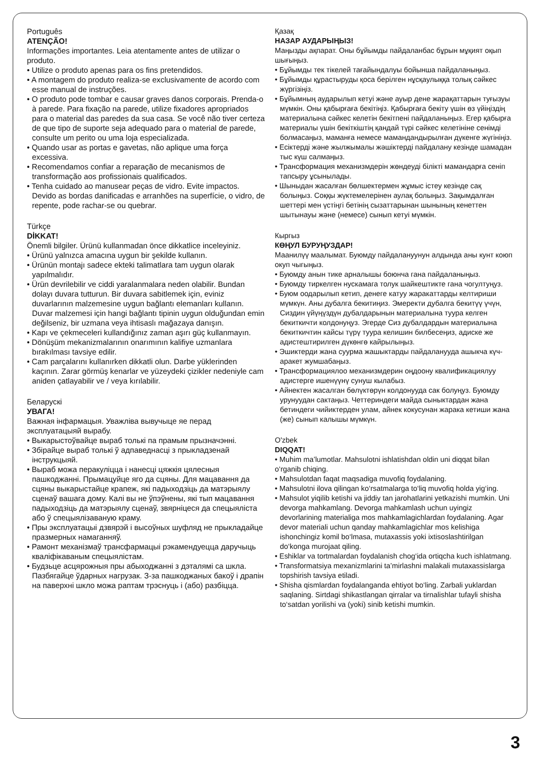Português
ATENÇÃO!
Informações importantes. Leia atentamente antes de utilizar o produto.
• Utilize o produto apenas para os fins pretendidos.
• A montagem do produto realiza-se exclusivamente de acordo com esse manual de instruções.
• O produto pode tombar e causar graves danos corporais. Prenda-o à parede. Para fixação na parede, utilize fixadores apropriados para o material das paredes da sua casa. Se você não tiver certeza de que tipo de suporte seja adequado para o material de parede, consulte um perito ou uma loja especializada.
• Quando usar as portas e gavetas, não aplique uma força excessiva.
• Recomendamos confiar a reparação de mecanismos de transformação aos profissionais qualificados.
• Tenha cuidado ao manusear peças de vidro. Evite impactos. Devido as bordas danificadas e arranhões na superfície, o vidro, de repente, pode rachar-se ou quebrar.
Türkçe
DİKKAT!
Önemli bilgiler. Ürünü kullanmadan önce dikkatlice inceleyiniz.
• Ürünü yalnızca amacına uygun bir şekilde kullanın.
• Ürünün montajı sadece ekteki talimatlara tam uygun olarak yapılmalıdır.
• Ürün devrilebilir ve ciddi yaralanmalara neden olabilir. Bundan dolayı duvara tutturun. Bir duvara sabitlemek için, eviniz duvarlarının malzemesine uygun bağlantı elemanları kullanın. Duvar malzemesi için hangi bağlantı tipinin uygun olduğundan emin değilseniz, bir uzmana veya ihtisaslı mağazaya danışın.
• Kapı ve çekmeceleri kullandığınız zaman aşırı güç kullanmayın.
• Dönüşüm mekanizmalarının onarımının kalifiye uzmanlara bırakılması tavsiye edilir.
• Cam parçalarını kullanırken dikkatli olun. Darbe yüklerinden kaçının. Zarar görmüş kenarlar ve yüzeydeki çizikler nedeniyle cam aniden çatlayabilir ve / veya kırılabilir.
Беларускі
УВАГА!
Важная інфармацыя. Уважліва вывучыце яе перад эксплуатацыяй вырабу.
• Выкарыстоўвайце выраб толькі па прамым прызначэнні.
• Збірайце выраб толькі ў адпаведнасці з прыкладзенай інструкцыяй.
• Выраб можа перакуліцца і нанесці цяжкія цялесныя пашкоджанні. Прымацуйце яго да сцяны. Для мацавання да сцяны выкарыстайце крапеж, які падыходзіць да матэрыялу сценаў вашага дому. Калі вы не ўпэўнены, які тып мацавання падыходзіць да матэрыялу сценаў, звярніцеся да спецыяліста або ў спецыялізаваную краму.
• Пры эксплуатацыі дзвярэй і высоўных шуфляд не прыкладайце празмерных намаганняў.
• Рамонт механізмаў трансфармацыі рэкамендуецца даручыць кваліфікаваным спецыялістам.
• Будзьце асцярожныя пры абыходжанні з дэталямі са шкла. Пазбягайце ўдарных нагрузак. З-за пашкоджаных бакоў і драпін на паверхні шкло можа раптам трэснуць і (або) разбіцца.
Қазақ
НАЗАР АУДАРЫҢЫЗ!
Маңызды ақпарат. Оны бұйымды пайдаланбас бұрын мұқият оқып шығыңыз.
• Бұйымды тек тікелей тағайындалуы бойынша пайдаланыңыз.
• Бұйымды құрастыруды қоса берілген нұсқаулыққа толық сәйкес жүргізіңіз.
• Бұйымның аударылып кетуі және ауыр дене жарақаттарын туғызуы мүмкін. Оны қабырғаға бекітіңіз. Қабырғаға бекіту үшін өз үйіңіздің материалына сәйкес келетін бекітпені пайдаланыңыз. Егер қабырға материалы үшін бекіткіштің қандай түрі сәйкес келетініне сенімді болмасаңыз, маманға немесе мамандандырылған дүкенге жүгініңіз.
• Есіктерді және жылжымалы жәшіктерді пайдалану кезінде шамадан тыс күш салмаңыз.
• Трансформация механизмдерін жөндеуді білікті мамандарға сеніп тапсыру ұсынылады.
• Шыныдан жасалған бөлшектермен жұмыс істеу кезінде сақ болыңыз. Соққы жүктемелерінен аулақ болыңыз. Зақымдалған шеттері мен үстіңгі бетінің сызаттарынан шынының кенеттен шытынауы және (немесе) сынып кетуі мүмкін.
Кыргыз
КӨҢУЛ БУРУҢУЗДАР!
Маанилүү маалымат. Буюмду пайдалануунун алдында аны кунт коюп окуп чыгыңыз.
• Буюмду анын тике арналышы боюнча гана пайдаланыңыз.
• Буюмду тиркелген нускамага толук шайкештикте гана чогултуңуз.
• Буюм оодарылып кетип, денеге катуу жаракаттарды келтириши мүмкүн. Аны дубалга бекитиңиз. Эмеректи дубалга бекитүү үчүн, Сиздин үйүңүздүн дубалдарынын материалына туура келген бекиткичти колдонуңуз. Эгерде Сиз дубалдардын материалына бекиткичтин кайсы түрү туура келишин билбесеңиз, адиске же адистештирилген дүкөнгө кайрылыңыз.
• Эшиктерди жана суурма жашыктарды пайдаланууда ашыкча күч-аракет жумшабаңыз.
• Трансформациялоо механизмдерин оңдоону квалификациялуу адистерге ишенүүнү сунуш кылабыз.
• Айнектен жасалган бөлүктөрүн колдонууда сак болуңуз. Буюмду урунуудан сактаңыз. Четтериндеги майда сыныктардан жана бетиндеги чийиктерден улам, айнек кокусунан жарака кетиши жана (же) сынып калышы мүмкүн.
O'zbek
DIQQAT!
• Muhim ma’lumotlar. Mahsulotni ishlatishdan oldin uni diqqat bilan o‘rganib chiqing.
• Mahsulotdan faqat maqsadiga muvofiq foydalaning.
• Mahsulotni ilova qilingan ko‘rsatmalarga to‘liq muvofiq holda yig‘ing.
• Mahsulot yiqilib ketishi va jiddiy tan jarohatlarini yetkazishi mumkin. Uni devorga mahkamlang. Devorga mahkamlash uchun uyingiz devorlarining materialiga mos mahkamlagichlardan foydalaning. Agar devor materiali uchun qanday mahkamlagichlar mos kelishiga ishonchingiz komil bo‘lmasa, mutaxassis yoki ixtisoslashtirilgan do‘konga murojaat qiling.
• Eshiklar va tortmalardan foydalanish chog‘ida ortiqcha kuch ishlatmang.
• Transformatsiya mexanizmlarini ta’mirlashni malakali mutaxassislarga topshirish tavsiya etiladi.
• Shisha qismlardan foydalanganda ehtiyot bo‘ling. Zarbali yuklardan saqlaning. Sirtdagi shikastlangan qirralar va tirnalishlar tufayli shisha to‘satdan yorilishi va (yoki) sinib ketishi mumkin.
3